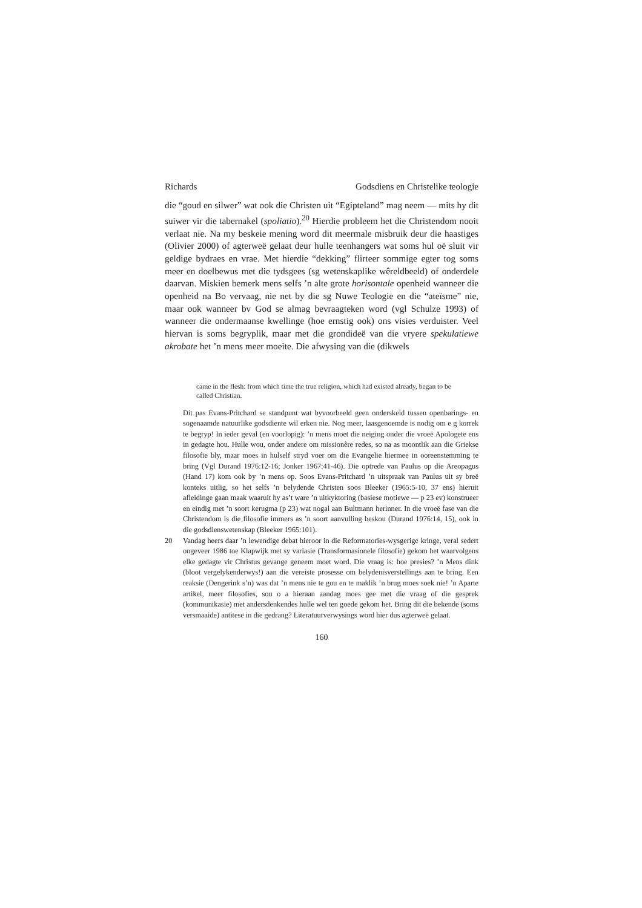Richards Godsdiens en Christelike teologie
die “goud en silwer” wat ook die Christen uit “Egipteland” mag neem — mits hy dit suiwer vir die tabernakel (spoliatio).<sup>20</sup> Hierdie probleem het die Christendom nooit verlaat nie. Na my beskeie mening word dit meermale misbruik deur die haastiges (Olivier 2000) of agterweë gelaat deur hulle teenhangers wat soms hul oë sluit vir geldige bydraes en vrae. Met hierdie “dekking” flirteer sommige egter tog soms meer en doelbewus met die tydsgees (sg wetenskaplike wêreldbeeld) of onderdele daarvan. Miskien bemerk mens selfs ’n alte grote horisontale openheid wanneer die openheid na Bo vervaag, nie net by die sg Nuwe Teologie en die “ateïsme” nie, maar ook wanneer bv God se almag bevraagteken word (vgl Schulze 1993) of wanneer die ondermaanse kwellinge (hoe ernstig ook) ons visies verduister. Veel hiervan is soms begryplik, maar met die grondideë van die vryere spekulatiewe akrobate het ’n mens meer moeite. Die afwysing van die (dikwels
came in the flesh: from which time the true religion, which had existed already, began to be called Christian.
Dit pas Evans-Pritchard se standpunt wat byvoorbeeld geen onderskeid tussen openbarings- en sogenaamde natuurlike godsdiente wil erken nie. Nog meer, laasgenoemde is nodig om e g korrek te begryp! In ieder geval (en voorlopig): ’n mens moet die neiging onder die vroeë Apologete ens in gedagte hou. Hulle wou, onder andere om missionêre redes, so na as moontlik aan die Griekse filosofie bly, maar moes in hulself stryd voer om die Evangelie hiermee in ooreenstemming te bring (Vgl Durand 1976:12-16; Jonker 1967:41-46). Die optrede van Paulus op die Areopagus (Hand 17) kom ook by ’n mens op. Soos Evans-Pritchard ’n uitspraak van Paulus uit sy breë konteks uitlig, so het selfs ’n belydende Christen soos Bleeker (1965:5-10, 37 ens) hieruit afleidinge gaan maak waaruit hy as’t ware ’n uitkyktoring (basiese motiewe — p 23 ev) konstrueer en eindig met ’n soort kerugma (p 23) wat nogal aan Bultmann herinner. In die vroeë fase van die Christendom is die filosofie immers as ’n soort aanvulling beskou (Durand 1976:14, 15), ook in die godsdienswetenskap (Bleeker 1965:101).
20 Vandag heers daar ’n lewendige debat hieroor in die Reformatories-wysgerige kringe, veral sedert ongeveer 1986 toe Klapwijk met sy variasie (Transformasionele filosofie) gekom het waarvolgens elke gedagte vir Christus gevange geneem moet word. Die vraag is: hoe presies? ’n Mens dink (bloot vergelykenderwys!) aan die vereiste prosesse om belydenisverstellings aan te bring. Een reaksie (Dengerink s’n) was dat ’n mens nie te gou en te maklik ’n brug moes soek nie! ’n Aparte artikel, meer filosofies, sou o a hieraan aandag moes gee met die vraag of die gesprek (kommunikasie) met andersdenkendes hulle wel ten goede gekom het. Bring dit die bekende (soms versmaaide) antitese in die gedrang? Literatuurverwysings word hier dus agterweë gelaat.
160